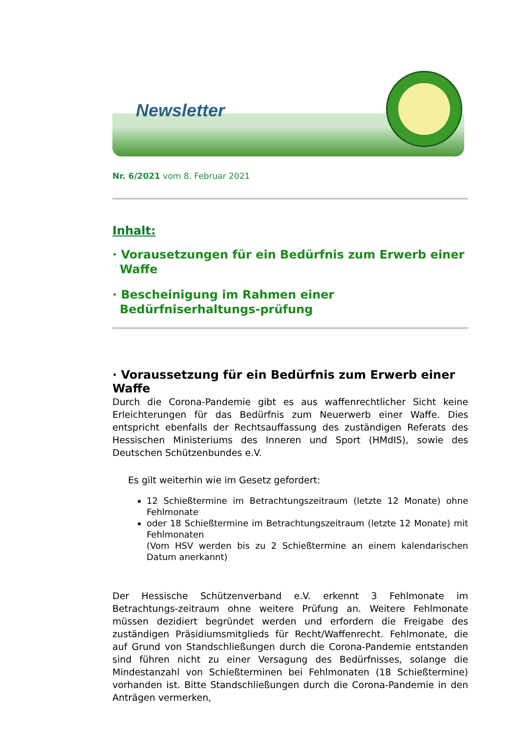Newsletter
Nr. 6/2021 vom 8. Februar 2021
Inhalt:
· Vorausetzungen für ein Bedürfnis zum Erwerb einer Waffe
· Bescheinigung im Rahmen einer Bedürfniserhaltungs-prüfung
· Voraussetzung für ein Bedürfnis zum Erwerb einer Waffe
Durch die Corona-Pandemie gibt es aus waffenrechtlicher Sicht keine Erleichterungen für das Bedürfnis zum Neuerwerb einer Waffe. Dies entspricht ebenfalls der Rechtsauffassung des zuständigen Referats des Hessischen Ministeriums des Inneren und Sport (HMdIS), sowie des Deutschen Schützenbundes e.V.
Es gilt weiterhin wie im Gesetz gefordert:
12 Schießtermine im Betrachtungszeitraum (letzte 12 Monate) ohne Fehlmonate
oder 18 Schießtermine im Betrachtungszeitraum (letzte 12 Monate) mit Fehlmonaten
(Vom HSV werden bis zu 2 Schießtermine an einem kalendarischen Datum anerkannt)
Der Hessische Schützenverband e.V. erkennt 3 Fehlmonate im Betrachtungs-zeitraum ohne weitere Prüfung an. Weitere Fehlmonate müssen dezidiert begründet werden und erfordern die Freigabe des zuständigen Präsidiumsmitglieds für Recht/Waffenrecht. Fehlmonate, die auf Grund von Standschließungen durch die Corona-Pandemie entstanden sind führen nicht zu einer Versagung des Bedürfnisses, solange die Mindestanzahl von Schießterminen bei Fehlmonaten (18 Schießtermine) vorhanden ist. Bitte Standschließungen durch die Corona-Pandemie in den Anträgen vermerken,